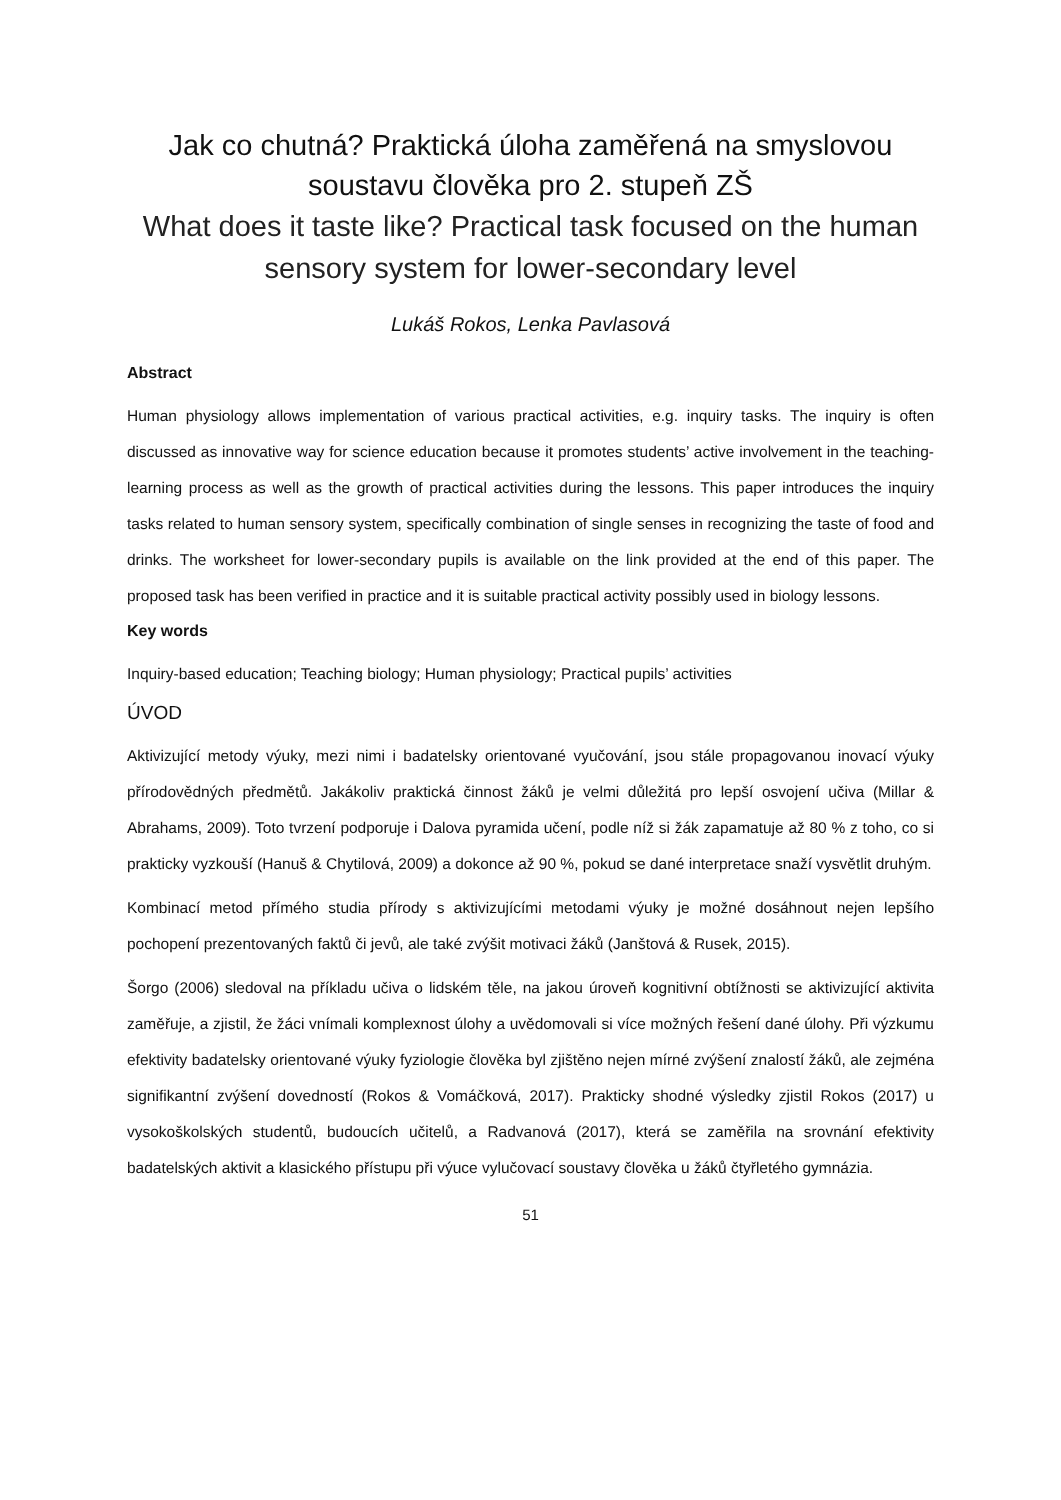Jak co chutná? Praktická úloha zaměřená na smyslovou soustavu člověka pro 2. stupeň ZŠ
What does it taste like? Practical task focused on the human sensory system for lower-secondary level
Lukáš Rokos, Lenka Pavlasová
Abstract
Human physiology allows implementation of various practical activities, e.g. inquiry tasks. The inquiry is often discussed as innovative way for science education because it promotes students’ active involvement in the teaching-learning process as well as the growth of practical activities during the lessons. This paper introduces the inquiry tasks related to human sensory system, specifically combination of single senses in recognizing the taste of food and drinks. The worksheet for lower-secondary pupils is available on the link provided at the end of this paper. The proposed task has been verified in practice and it is suitable practical activity possibly used in biology lessons.
Key words
Inquiry-based education; Teaching biology; Human physiology; Practical pupils’ activities
ÚVOD
Aktivizující metody výuky, mezi nimi i badatelsky orientované vyučování, jsou stále propagovanou inovací výuky přírodovědných předmětů. Jakákoliv praktická činnost žáků je velmi důležitá pro lepší osvojení učiva (Millar & Abrahams, 2009). Toto tvrzení podporuje i Dalova pyramida učení, podle níž si žák zapamatuje až 80 % z toho, co si prakticky vyzkouší (Hanuš & Chytilová, 2009) a dokonce až 90 %, pokud se dané interpretace snaží vysvětlit druhým.
Kombinací metod přímého studia přírody s aktivizujícími metodami výuky je možné dosáhnout nejen lepšího pochopení prezentovaných faktů či jevů, ale také zvýšit motivaci žáků (Janštová & Rusek, 2015).
Šorgo (2006) sledoval na příkladu učiva o lidském těle, na jakou úroveň kognitivní obtížnosti se aktivizující aktivita zaměřuje, a zjistil, že žáci vnímali komplexnost úlohy a uvědomovali si více možných řešení dané úlohy. Při výzkumu efektivity badatelsky orientované výuky fyziologie člověka byl zjištěno nejen mírné zvýšení znalostí žáků, ale zejména signifikantní zvýšení dovedností (Rokos & Vomáčková, 2017). Prakticky shodné výsledky zjistil Rokos (2017) u vysokoškolských studentů, budoucích učitelů, a Radvanová (2017), která se zaměřila na srovnání efektivity badatelských aktivit a klasického přístupu při výuce vylučovací soustavy člověka u žáků čtyřletého gymnázia.
51